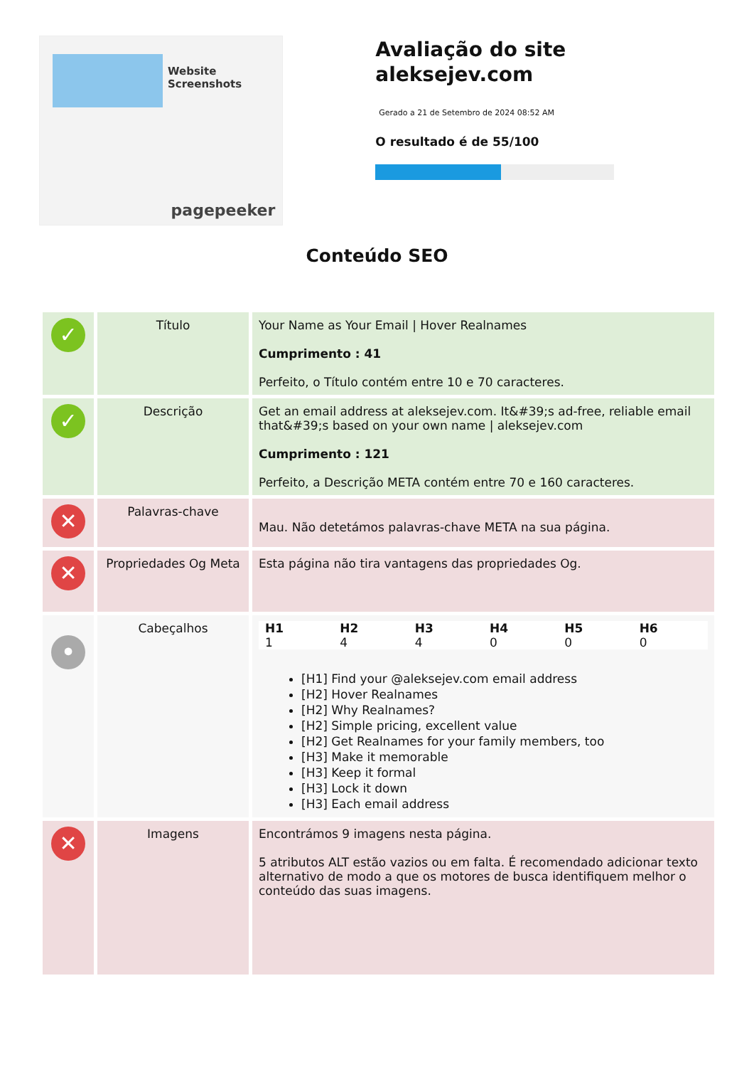Website Screenshots
pagepeeker
Avaliação do site aleksejev.com
Gerado a 21 de Setembro de 2024 08:52 AM
O resultado é de 55/100
Conteúdo SEO
| ✓ | Título | Your Name as Your Email / Hover Realnames Cumprimento : 41 Perfeito, o Título contém entre 10 e 70 caracteres. |
| ✓ | Descrição | Get an email address at aleksejev.com. It&#39;s ad-free, reliable email that&#39;s based on your own name / aleksejev.com Cumprimento : 121 Perfeito, a Descrição META contém entre 70 e 160 caracteres. |
| ✕ | Palavras-chave | Mau. Não detetámos palavras-chave META na sua página. |
| ✕ | Propriedades Og Meta | Esta página não tira vantagens das propriedades Og. |
| • | Cabeçalhos | / H1 / H2 / H3 / H4 / H5 / H6 / / --- / --- / --- / --- / --- / --- / / 1 / 4 / 4 / 0 / 0 / 0 / [H1] Find your @aleksejev.com email address [H2] Hover Realnames [H2] Why Realnames? [H2] Simple pricing, excellent value [H2] Get Realnames for your family members, too [H3] Make it memorable [H3] Keep it formal [H3] Lock it down [H3] Each email address |
| ✕ | Imagens | Encontrámos 9 imagens nesta página. 5 atributos ALT estão vazios ou em falta. É recomendado adicionar texto alternativo de modo a que os motores de busca identifiquem melhor o conteúdo das suas imagens. |